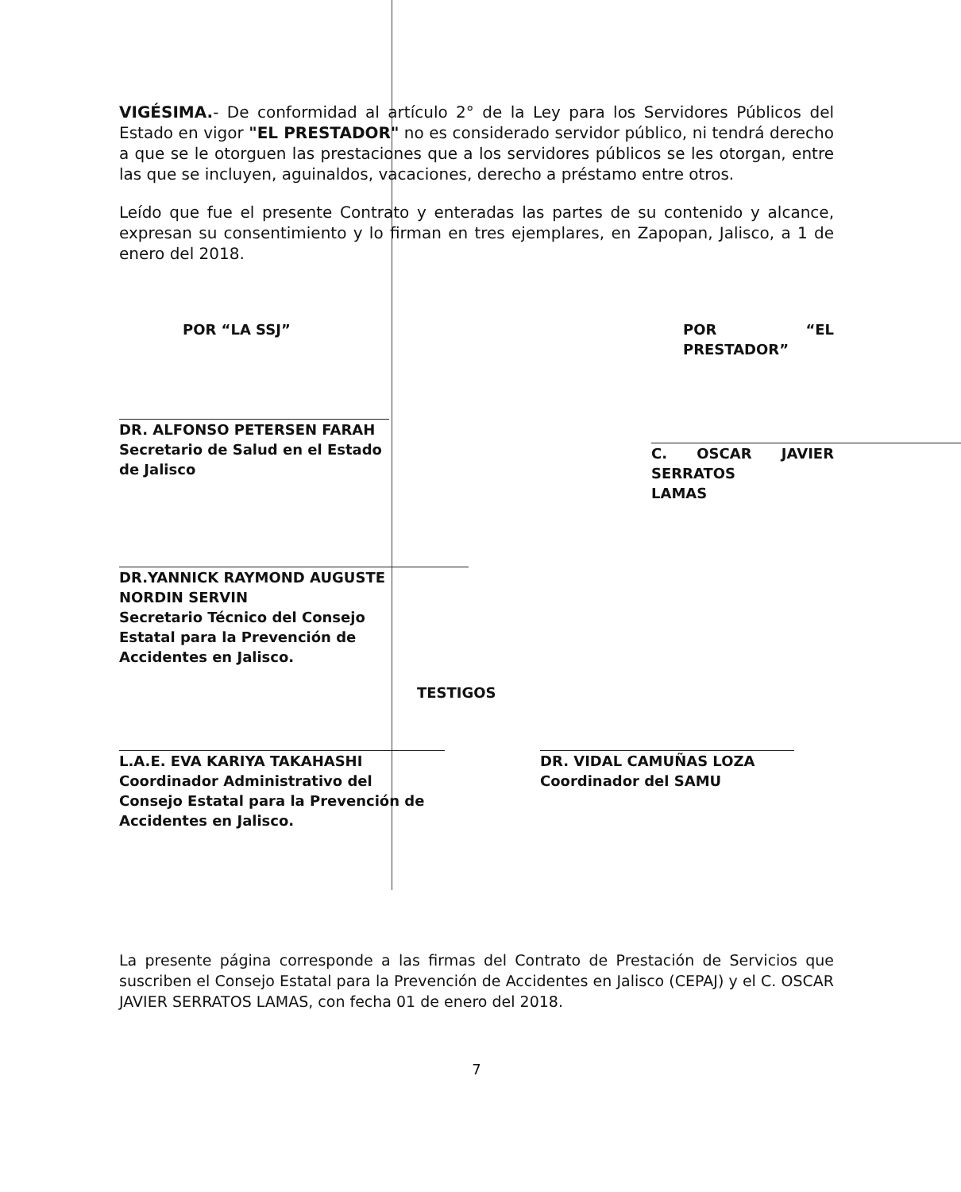VIGÉSIMA.- De conformidad al artículo 2° de la Ley para los Servidores Públicos del Estado en vigor "EL PRESTADOR" no es considerado servidor público, ni tendrá derecho a que se le otorguen las prestaciones que a los servidores públicos se les otorgan, entre las que se incluyen, aguinaldos, vacaciones, derecho a préstamo entre otros.
Leído que fue el presente Contrato y enteradas las partes de su contenido y alcance, expresan su consentimiento y lo firman en tres ejemplares, en Zapopan, Jalisco, a 1 de enero del 2018.
POR “LA SSJ”
DR. ALFONSO PETERSEN FARAH
Secretario de Salud en el Estado
de Jalisco
DR.YANNICK RAYMOND AUGUSTE
NORDIN SERVIN
Secretario Técnico del Consejo
Estatal para la Prevención de
Accidentes en Jalisco.
POR “EL PRESTADOR”
C. OSCAR JAVIER SERRATOS
LAMAS
TESTIGOS
L.A.E. EVA KARIYA TAKAHASHI
Coordinador Administrativo del
Consejo Estatal para la Prevención de
Accidentes en Jalisco.
DR. VIDAL CAMUÑAS LOZA
Coordinador del SAMU
La presente página corresponde a las firmas del Contrato de Prestación de Servicios que suscriben el Consejo Estatal para la Prevención de Accidentes en Jalisco (CEPAJ) y el C. OSCAR JAVIER SERRATOS LAMAS, con fecha 01 de enero del 2018.
7